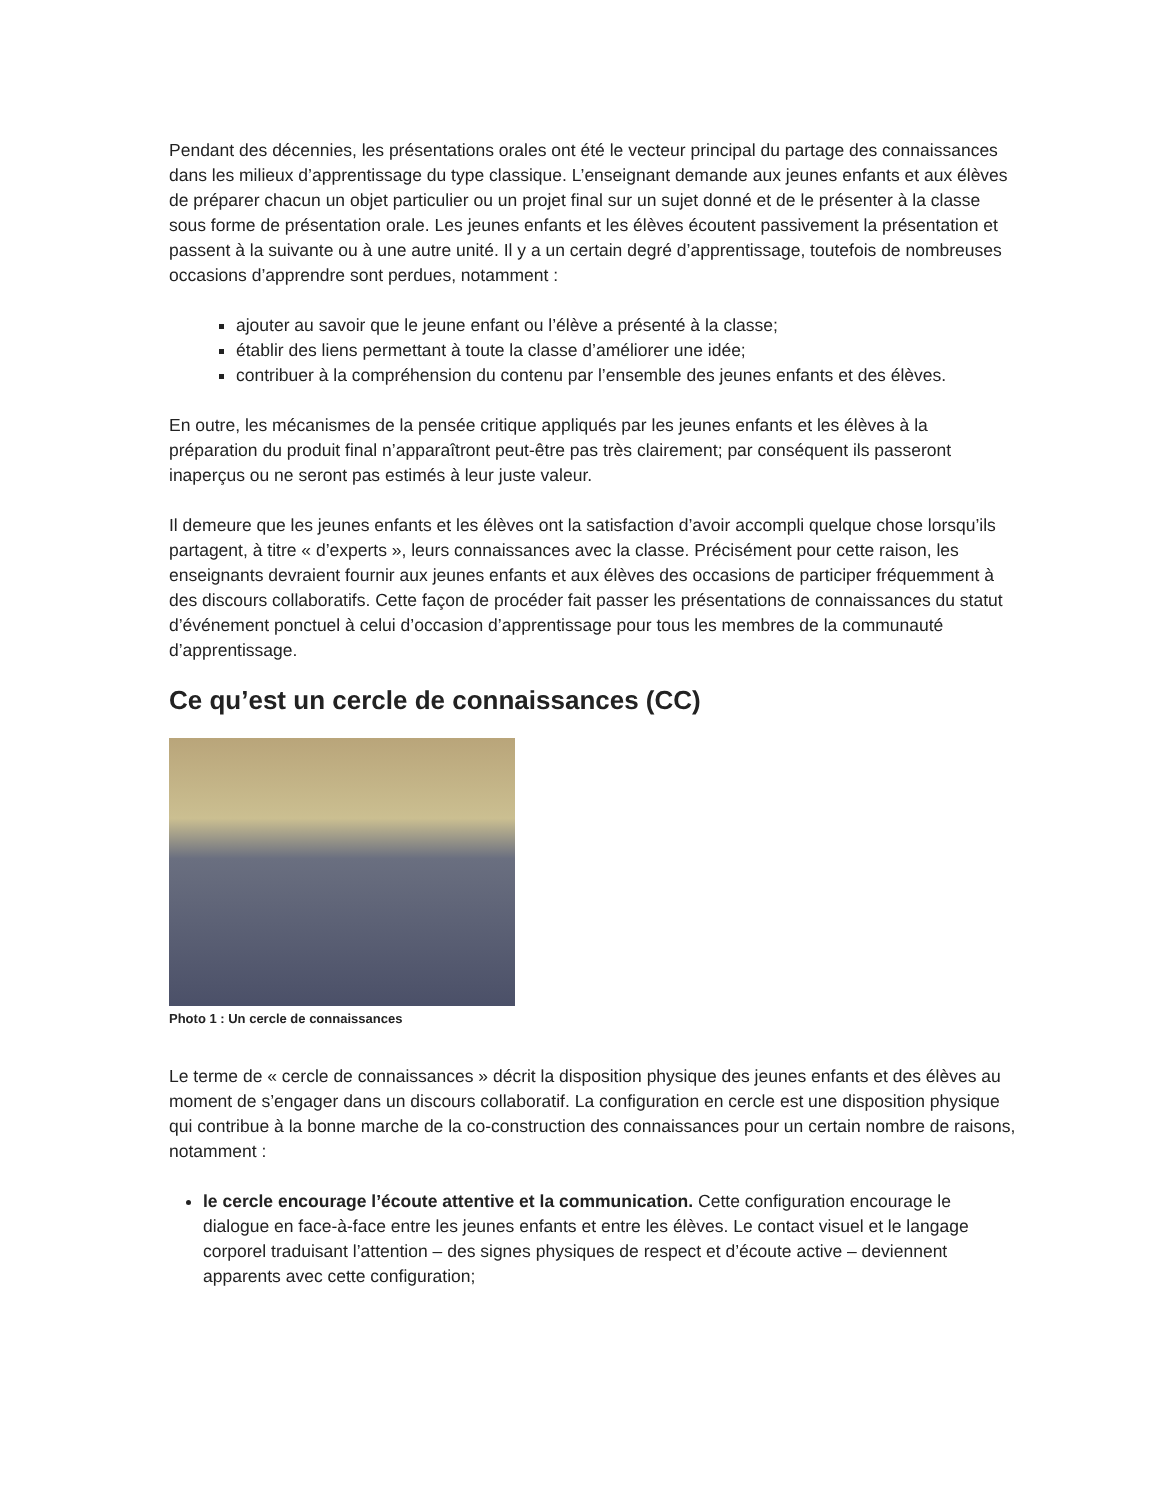Pendant des décennies, les présentations orales ont été le vecteur principal du partage des connaissances dans les milieux d’apprentissage du type classique. L’enseignant demande aux jeunes enfants et aux élèves de préparer chacun un objet particulier ou un projet final sur un sujet donné et de le présenter à la classe sous forme de présentation orale. Les jeunes enfants et les élèves écoutent passivement la présentation et passent à la suivante ou à une autre unité. Il y a un certain degré d’apprentissage, toutefois de nombreuses occasions d’apprendre sont perdues, notamment :
ajouter au savoir que le jeune enfant ou l’élève a présenté à la classe;
établir des liens permettant à toute la classe d’améliorer une idée;
contribuer à la compréhension du contenu par l’ensemble des jeunes enfants et des élèves.
En outre, les mécanismes de la pensée critique appliqués par les jeunes enfants et les élèves à la préparation du produit final n’apparaîtront peut-être pas très clairement; par conséquent ils passeront inaperçus ou ne seront pas estimés à leur juste valeur.
Il demeure que les jeunes enfants et les élèves ont la satisfaction d’avoir accompli quelque chose lorsqu’ils partagent, à titre « d’experts », leurs connaissances avec la classe. Précisément pour cette raison, les enseignants devraient fournir aux jeunes enfants et aux élèves des occasions de participer fréquemment à des discours collaboratifs. Cette façon de procéder fait passer les présentations de connaissances du statut d’événement ponctuel à celui d’occasion d’apprentissage pour tous les membres de la communauté d’apprentissage.
Ce qu’est un cercle de connaissances (CC)
Photo 1 : Un cercle de connaissances
Le terme de « cercle de connaissances » décrit la disposition physique des jeunes enfants et des élèves au moment de s’engager dans un discours collaboratif. La configuration en cercle est une disposition physique qui contribue à la bonne marche de la co-construction des connaissances pour un certain nombre de raisons, notamment :
le cercle encourage l’écoute attentive et la communication. Cette configuration encourage le dialogue en face-à-face entre les jeunes enfants et entre les élèves. Le contact visuel et le langage corporel traduisant l’attention – des signes physiques de respect et d’écoute active – deviennent apparents avec cette configuration;